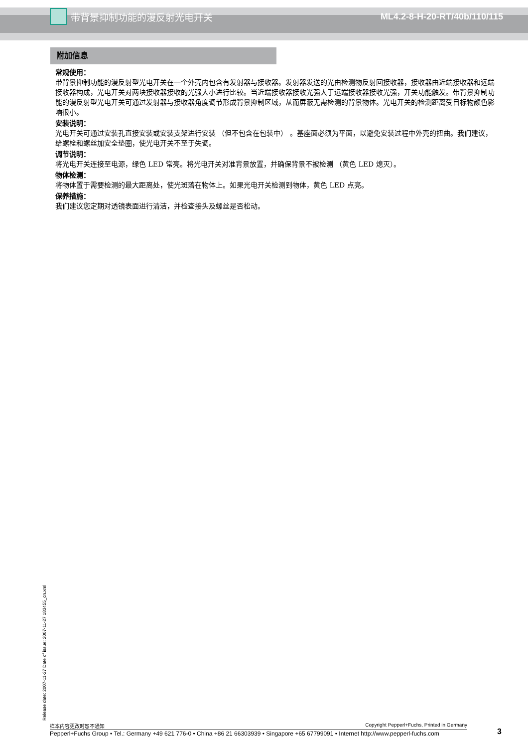带背景抑制功能的漫反射光电开关 ML4.2-8-H-20-RT/40b/110/115
附加信息
常规使用：
带背景抑制功能的漫反射型光电开关在一个外壳内包含有发射器与接收器。发射器发送的光由检测物反射回接收器，接收器由近端接收器和远端接收器构成，光电开关对两块接收器接收的光强大小进行比较。当近端接收器接收光强大于远端接收器接收光强，开关功能触发。带背景抑制功能的漫反射型光电开关可通过发射器与接收器角度调节形成背景抑制区域，从而屏蔽无需检测的背景物体。光电开关的检测距离受目标物颜色影响很小。
安装说明：
光电开关可通过安装孔直接安装或安装支架进行安装 （但不包含在包装中） 。基座面必须为平面，以避免安装过程中外壳的扭曲。我们建议，给螺栓和螺丝加安全垫圈，使光电开关不至于失调。
调节说明：
将光电开关连接至电源，绿色 LED 常亮。将光电开关对准背景放置，并确保背景不被检测 （黄色 LED 熄灭）。
物体检测：
将物体置于需要检测的最大距离处，使光斑落在物体上。如果光电开关检测到物体，黄色 LED 点亮。
保养措施：
我们建议您定期对透镜表面进行清洁，并检查接头及螺丝是否松动。
Release date: 2007-11-27 Date of issue: 2007-11-27 183455_cn.xml
样本内容更改时恕不通知 Copyright Pepperl+Fuchs, Printed in Germany
Pepperl+Fuchs Group • Tel.: Germany +49 621 776-0 • China +86 21 66303939 • Singapore +65 67799091 • Internet http://www.pepperl-fuchs.com
3